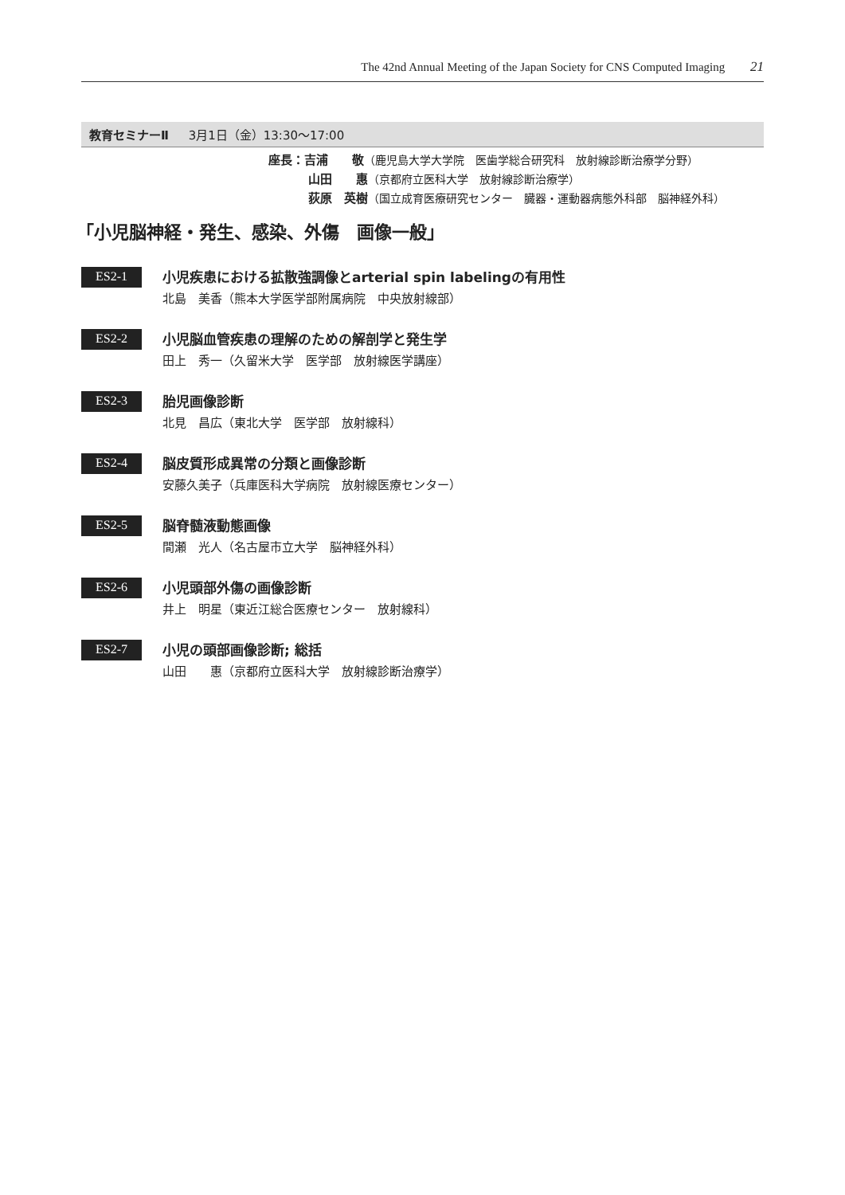The 42nd Annual Meeting of the Japan Society for CNS Computed Imaging 21
教育セミナーⅡ 3月1日（金）13:30～17:00
座長：吉浦　　敬（鹿児島大学大学院　医歯学総合研究科　放射線診断治療学分野）
山田　　惠（京都府立医科大学　放射線診断治療学）
荻原　英樹（国立成育医療研究センター　臓器・運動器病態外科部　脳神経外科）
「小児脳神経・発生、感染、外傷　画像一般」
ES2-1
小児疾患における拡散強調像とarterial spin labelingの有用性
北島　美香（熊本大学医学部附属病院　中央放射線部）
ES2-2
小児脳血管疾患の理解のための解剖学と発生学
田上　秀一（久留米大学　医学部　放射線医学講座）
ES2-3
胎児画像診断
北見　昌広（東北大学　医学部　放射線科）
ES2-4
脳皮質形成異常の分類と画像診断
安藤久美子（兵庫医科大学病院　放射線医療センター）
ES2-5
脳脊髄液動態画像
間瀬　光人（名古屋市立大学　脳神経外科）
ES2-6
小児頭部外傷の画像診断
井上　明星（東近江総合医療センター　放射線科）
ES2-7
小児の頭部画像診断; 総括
山田　　惠（京都府立医科大学　放射線診断治療学）